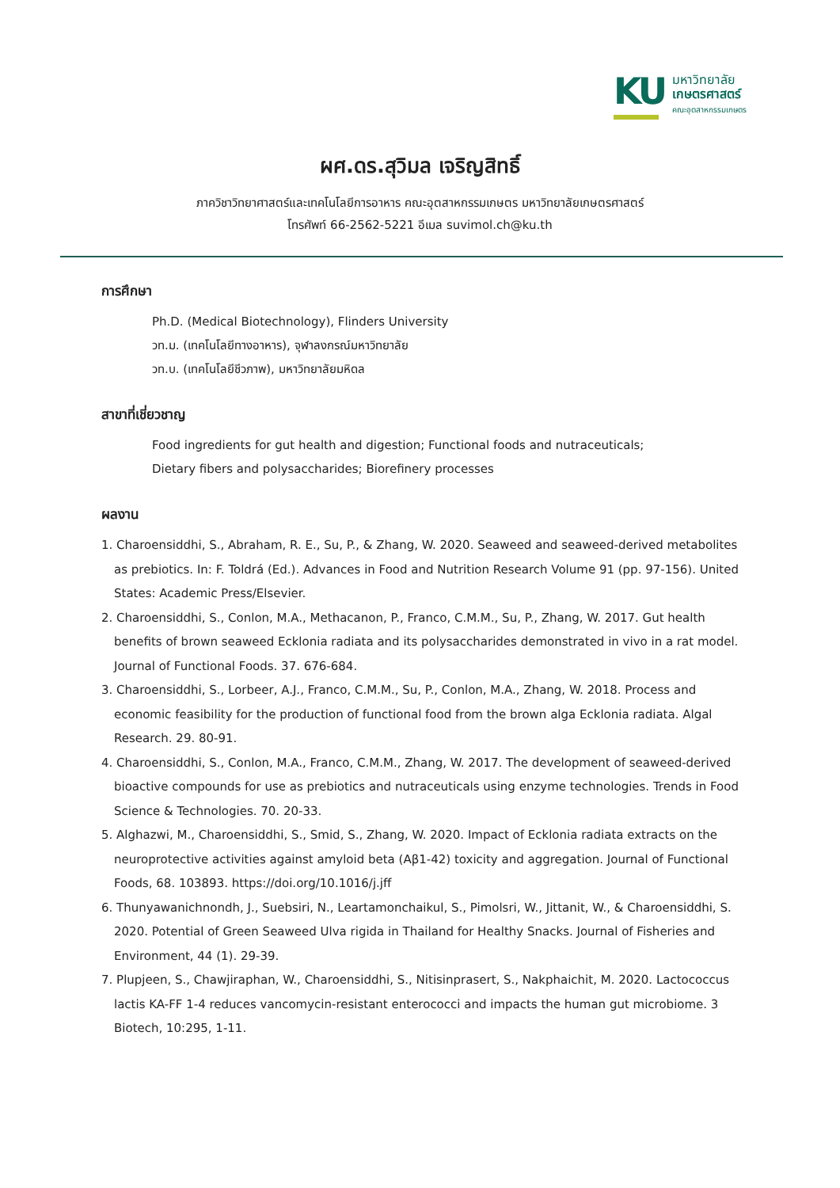KU
มหาวิทยาลัย
เกษตรศาสตร์
คณะอุตสาหกรรมเกษตร
ผศ.ดร.สุวิมล เจริญสิทธิ์
ภาควิชาวิทยาศาสตร์และเทคโนโลยีการอาหาร คณะอุตสาหกรรมเกษตร มหาวิทยาลัยเกษตรศาสตร์
โทรศัพท์ 66-2562-5221 อีเมล suvimol.ch@ku.th
การศึกษา
Ph.D. (Medical Biotechnology), Flinders University
วท.ม. (เทคโนโลยีทางอาหาร), จุฬาลงกรณ์มหาวิทยาลัย
วท.บ. (เทคโนโลยีชีวภาพ), มหาวิทยาลัยมหิดล
สาขาที่เชี่ยวชาญ
Food ingredients for gut health and digestion; Functional foods and nutraceuticals;
Dietary fibers and polysaccharides; Biorefinery processes
ผลงาน
1. Charoensiddhi, S., Abraham, R. E., Su, P., & Zhang, W. 2020. Seaweed and seaweed-derived metabolites as prebiotics. In: F. Toldrá (Ed.). Advances in Food and Nutrition Research Volume 91 (pp. 97-156). United States: Academic Press/Elsevier.
2. Charoensiddhi, S., Conlon, M.A., Methacanon, P., Franco, C.M.M., Su, P., Zhang, W. 2017. Gut health benefits of brown seaweed Ecklonia radiata and its polysaccharides demonstrated in vivo in a rat model. Journal of Functional Foods. 37. 676-684.
3. Charoensiddhi, S., Lorbeer, A.J., Franco, C.M.M., Su, P., Conlon, M.A., Zhang, W. 2018. Process and economic feasibility for the production of functional food from the brown alga Ecklonia radiata. Algal Research. 29. 80-91.
4. Charoensiddhi, S., Conlon, M.A., Franco, C.M.M., Zhang, W. 2017. The development of seaweed-derived bioactive compounds for use as prebiotics and nutraceuticals using enzyme technologies. Trends in Food Science & Technologies. 70. 20-33.
5. Alghazwi, M., Charoensiddhi, S., Smid, S., Zhang, W. 2020. Impact of Ecklonia radiata extracts on the neuroprotective activities against amyloid beta (Aβ1-42) toxicity and aggregation. Journal of Functional Foods, 68. 103893. https://doi.org/10.1016/j.jff
6. Thunyawanichnondh, J., Suebsiri, N., Leartamonchaikul, S., Pimolsri, W., Jittanit, W., & Charoensiddhi, S. 2020. Potential of Green Seaweed Ulva rigida in Thailand for Healthy Snacks. Journal of Fisheries and Environment, 44 (1). 29-39.
7. Plupjeen, S., Chawjiraphan, W., Charoensiddhi, S., Nitisinprasert, S., Nakphaichit, M. 2020. Lactococcus lactis KA-FF 1-4 reduces vancomycin-resistant enterococci and impacts the human gut microbiome. 3 Biotech, 10:295, 1-11.